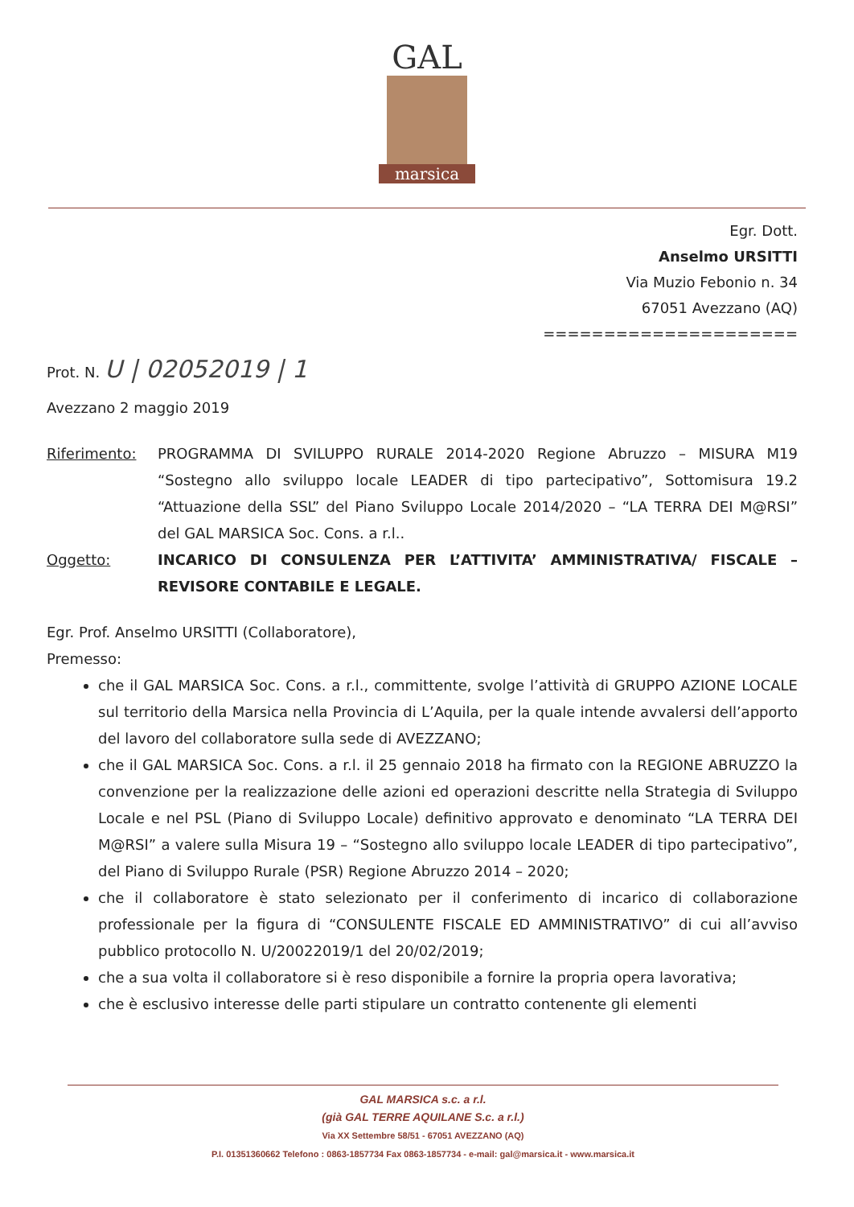GAL
marsica
Egr. Dott.
Anselmo URSITTI
Via Muzio Febonio n. 34
67051 Avezzano (AQ)
=====================
Prot. N. U | 02052019 | 1
Avezzano 2 maggio 2019
Riferimento: PROGRAMMA DI SVILUPPO RURALE 2014-2020 Regione Abruzzo – MISURA M19 “Sostegno allo sviluppo locale LEADER di tipo partecipativo”, Sottomisura 19.2 “Attuazione della SSL” del Piano Sviluppo Locale 2014/2020 – “LA TERRA DEI M@RSI” del GAL MARSICA Soc. Cons. a r.l..
Oggetto: INCARICO DI CONSULENZA PER L’ATTIVITA’ AMMINISTRATIVA/ FISCALE – REVISORE CONTABILE E LEGALE.
Egr. Prof. Anselmo URSITTI (Collaboratore),
Premesso:
che il GAL MARSICA Soc. Cons. a r.l., committente, svolge l’attività di GRUPPO AZIONE LOCALE sul territorio della Marsica nella Provincia di L’Aquila, per la quale intende avvalersi dell’apporto del lavoro del collaboratore sulla sede di AVEZZANO;
che il GAL MARSICA Soc. Cons. a r.l. il 25 gennaio 2018 ha firmato con la REGIONE ABRUZZO la convenzione per la realizzazione delle azioni ed operazioni descritte nella Strategia di Sviluppo Locale e nel PSL (Piano di Sviluppo Locale) definitivo approvato e denominato “LA TERRA DEI M@RSI” a valere sulla Misura 19 – “Sostegno allo sviluppo locale LEADER di tipo partecipativo”, del Piano di Sviluppo Rurale (PSR) Regione Abruzzo 2014 – 2020;
che il collaboratore è stato selezionato per il conferimento di incarico di collaborazione professionale per la figura di “CONSULENTE FISCALE ED AMMINISTRATIVO” di cui all’avviso pubblico protocollo N. U/20022019/1 del 20/02/2019;
che a sua volta il collaboratore si è reso disponibile a fornire la propria opera lavorativa;
che è esclusivo interesse delle parti stipulare un contratto contenente gli elementi
GAL MARSICA s.c. a r.l.
(già GAL TERRE AQUILANE S.c. a r.l.)
Via XX Settembre 58/51 - 67051 AVEZZANO (AQ)
P.I. 01351360662 Telefono : 0863-1857734 Fax 0863-1857734 - e-mail: gal@marsica.it - www.marsica.it